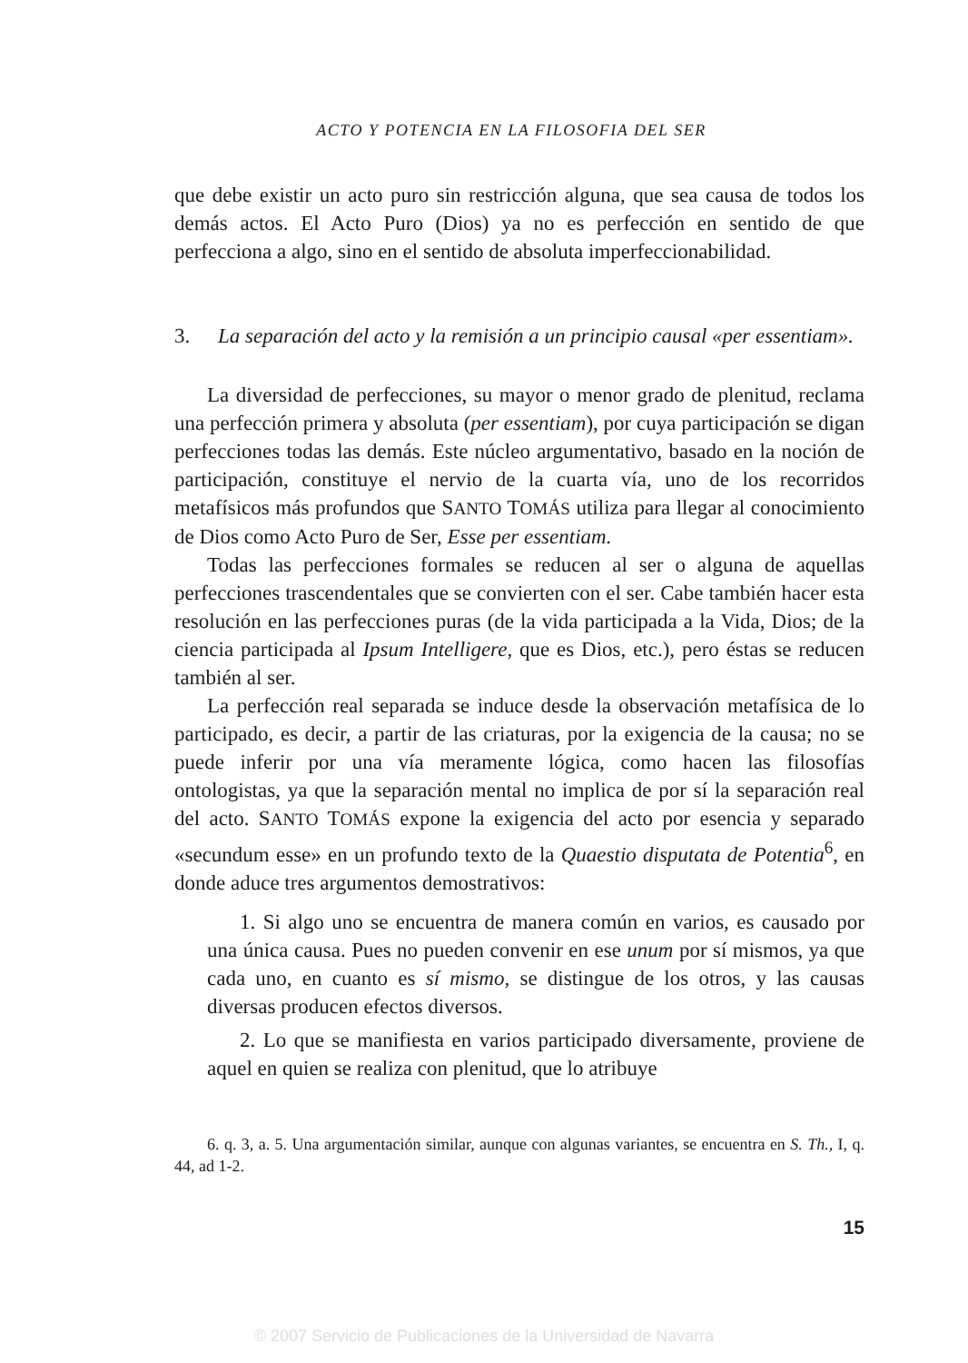ACTO Y POTENCIA EN LA FILOSOFIA DEL SER
que debe existir un acto puro sin restricción alguna, que sea causa de todos los demás actos. El Acto Puro (Dios) ya no es perfección en sentido de que perfecciona a algo, sino en el sentido de absoluta imperfeccionabilidad.
3. La separación del acto y la remisión a un principio causal «per essentiam».
La diversidad de perfecciones, su mayor o menor grado de plenitud, reclama una perfección primera y absoluta (per essentiam), por cuya participación se digan perfecciones todas las demás. Este núcleo argumentativo, basado en la noción de participación, constituye el nervio de la cuarta vía, uno de los recorridos metafísicos más profundos que SANTO TOMÁS utiliza para llegar al conocimiento de Dios como Acto Puro de Ser, Esse per essentiam.
Todas las perfecciones formales se reducen al ser o alguna de aquellas perfecciones trascendentales que se convierten con el ser. Cabe también hacer esta resolución en las perfecciones puras (de la vida participada a la Vida, Dios; de la ciencia participada al Ipsum Intelligere, que es Dios, etc.), pero éstas se reducen también al ser.
La perfección real separada se induce desde la observación metafísica de lo participado, es decir, a partir de las criaturas, por la exigencia de la causa; no se puede inferir por una vía meramente lógica, como hacen las filosofías ontologistas, ya que la separación mental no implica de por sí la separación real del acto. SANTO TOMÁS expone la exigencia del acto por esencia y separado «secundum esse» en un profundo texto de la Quaestio disputata de Potentia<sup>6</sup>, en donde aduce tres argumentos demostrativos:
1. Si algo uno se encuentra de manera común en varios, es causado por una única causa. Pues no pueden convenir en ese unum por sí mismos, ya que cada uno, en cuanto es sí mismo, se distingue de los otros, y las causas diversas producen efectos diversos.
2. Lo que se manifiesta en varios participado diversamente, proviene de aquel en quien se realiza con plenitud, que lo atribuye
6. q. 3, a. 5. Una argumentación similar, aunque con algunas variantes, se encuentra en S. Th., I, q. 44, ad 1-2.
15
© 2007 Servicio de Publicaciones de la Universidad de Navarra